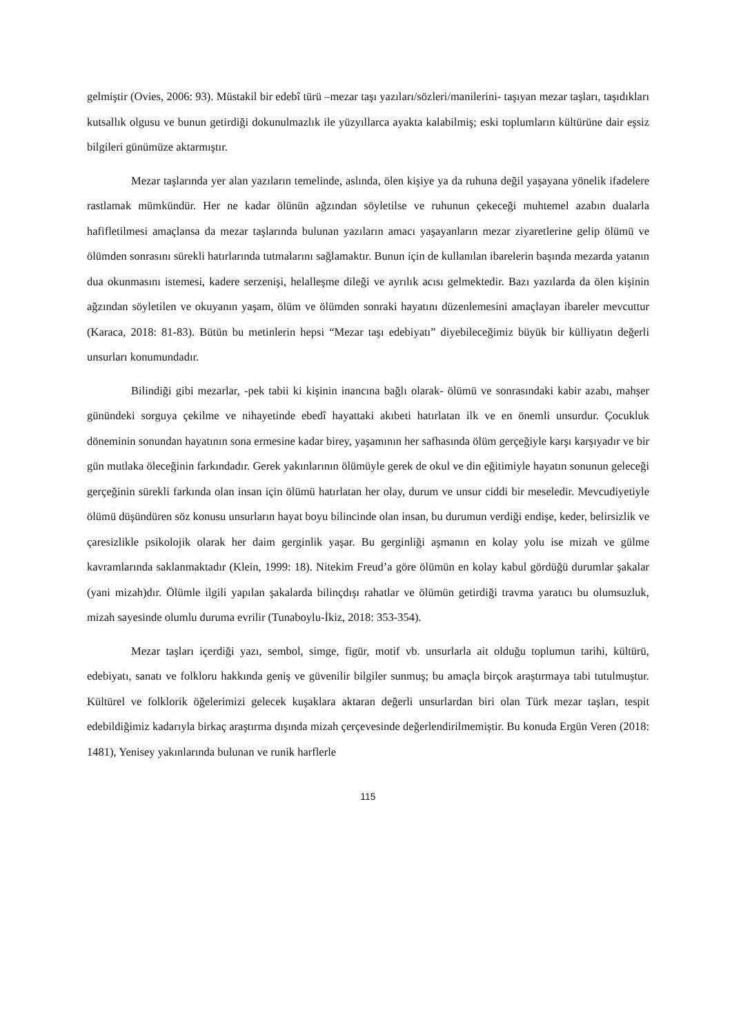gelmiştir (Ovies, 2006: 93). Müstakil bir edebî türü –mezar taşı yazıları/sözleri/manilerini- taşıyan mezar taşları, taşıdıkları kutsallık olgusu ve bunun getirdiği dokunulmazlık ile yüzyıllarca ayakta kalabilmiş; eski toplumların kültürüne dair eşsiz bilgileri günümüze aktarmıştır.
Mezar taşlarında yer alan yazıların temelinde, aslında, ölen kişiye ya da ruhuna değil yaşayana yönelik ifadelere rastlamak mümkündür. Her ne kadar ölünün ağzından söyletilse ve ruhunun çekeceği muhtemel azabın dualarla hafifletilmesi amaçlansa da mezar taşlarında bulunan yazıların amacı yaşayanların mezar ziyaretlerine gelip ölümü ve ölümden sonrasını sürekli hatırlarında tutmalarını sağlamaktır. Bunun için de kullanılan ibarelerin başında mezarda yatanın dua okunmasını istemesi, kadere serzenişi, helalleşme dileği ve ayrılık acısı gelmektedir. Bazı yazılarda da ölen kişinin ağzından söyletilen ve okuyanın yaşam, ölüm ve ölümden sonraki hayatını düzenlemesini amaçlayan ibareler mevcuttur (Karaca, 2018: 81-83). Bütün bu metinlerin hepsi “Mezar taşı edebiyatı” diyebileceğimiz büyük bir külliyatın değerli unsurları konumundadır.
Bilindiği gibi mezarlar, -pek tabii ki kişinin inancına bağlı olarak- ölümü ve sonrasındaki kabir azabı, mahşer günündeki sorguya çekilme ve nihayetinde ebedî hayattaki akıbeti hatırlatan ilk ve en önemli unsurdur. Çocukluk döneminin sonundan hayatının sona ermesine kadar birey, yaşamının her safhasında ölüm gerçeğiyle karşı karşıyadır ve bir gün mutlaka öleceğinin farkındadır. Gerek yakınlarının ölümüyle gerek de okul ve din eğitimiyle hayatın sonunun geleceği gerçeğinin sürekli farkında olan insan için ölümü hatırlatan her olay, durum ve unsur ciddi bir meseledir. Mevcudiyetiyle ölümü düşündüren söz konusu unsurların hayat boyu bilincinde olan insan, bu durumun verdiği endişe, keder, belirsizlik ve çaresizlikle psikolojik olarak her daim gerginlik yaşar. Bu gerginliği aşmanın en kolay yolu ise mizah ve gülme kavramlarında saklanmaktadır (Klein, 1999: 18). Nitekim Freud’a göre ölümün en kolay kabul gördüğü durumlar şakalar (yani mizah)dır. Ölümle ilgili yapılan şakalarda bilinçdışı rahatlar ve ölümün getirdiği travma yaratıcı bu olumsuzluk, mizah sayesinde olumlu duruma evrilir (Tunaboylu-İkiz, 2018: 353-354).
Mezar taşları içerdiği yazı, sembol, simge, figür, motif vb. unsurlarla ait olduğu toplumun tarihi, kültürü, edebiyatı, sanatı ve folkloru hakkında geniş ve güvenilir bilgiler sunmuş; bu amaçla birçok araştırmaya tabi tutulmuştur. Kültürel ve folklorik öğelerimizi gelecek kuşaklara aktaran değerli unsurlardan biri olan Türk mezar taşları, tespit edebildiğimiz kadarıyla birkaç araştırma dışında mizah çerçevesinde değerlendirilmemiştir. Bu konuda Ergün Veren (2018: 1481), Yenisey yakınlarında bulunan ve runik harflerle
115